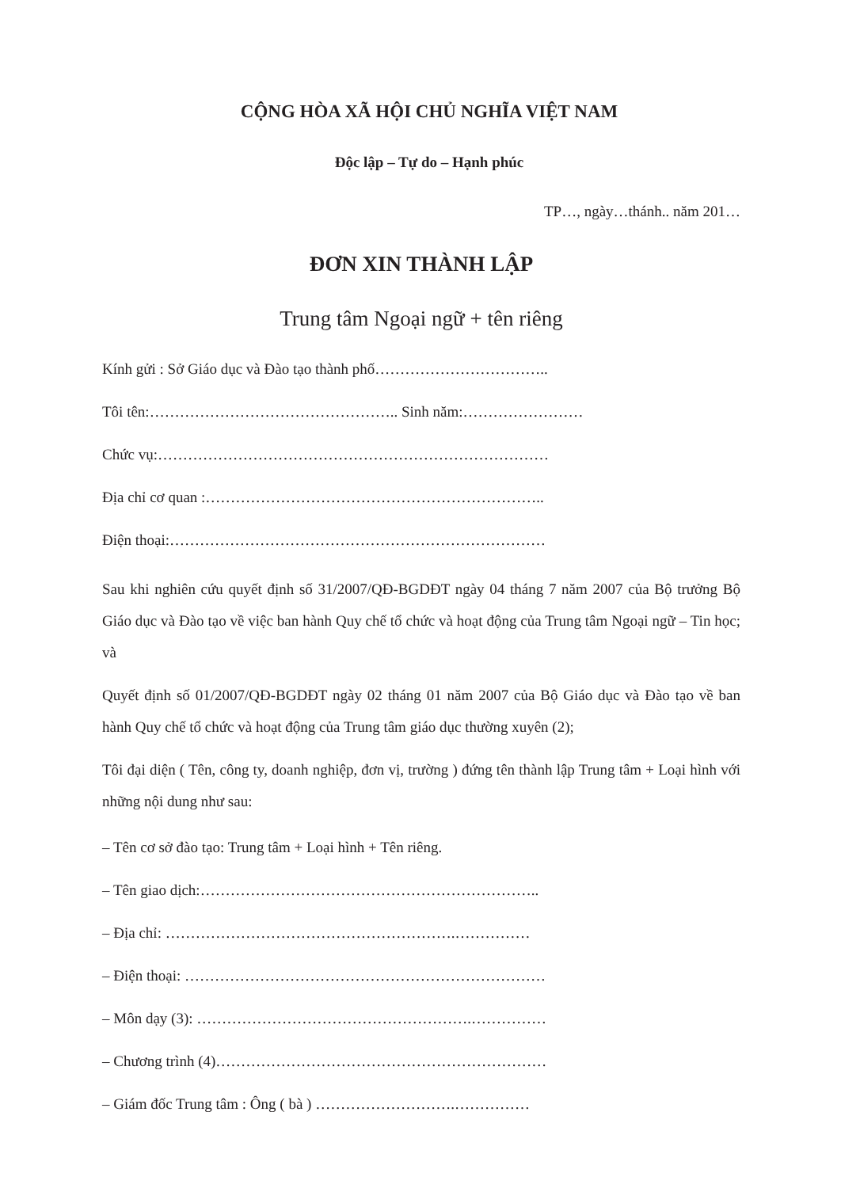CỘNG HÒA XÃ HỘI CHỦ NGHĨA VIỆT NAM
Độc lập – Tự do – Hạnh phúc
TP…, ngày…thánh.. năm 201…
ĐƠN XIN THÀNH LẬP
Trung tâm Ngoại ngữ + tên riêng
Kính gửi : Sở Giáo dục và Đào tạo thành phố……………………………..
Tôi tên:………………………………………….. Sinh năm:……………………
Chức vụ:……………………………………………………………………
Địa chỉ cơ quan :…………………………………………………………..
Điện thoại:…………………………………………………………………
Sau khi nghiên cứu quyết định số 31/2007/QĐ-BGDĐT ngày 04 tháng 7 năm 2007 của Bộ trưởng Bộ Giáo dục và Đào tạo về việc ban hành Quy chế tổ chức và hoạt động của Trung tâm Ngoại ngữ – Tin học; và
Quyết định số 01/2007/QĐ-BGDĐT ngày 02 tháng 01 năm 2007 của Bộ Giáo dục và Đào tạo về ban hành Quy chế tổ chức và hoạt động của Trung tâm giáo dục thường xuyên (2);
Tôi đại diện ( Tên, công ty, doanh nghiệp, đơn vị, trường ) đứng tên thành lập Trung tâm + Loại hình với những nội dung như sau:
– Tên cơ sở đào tạo: Trung tâm + Loại hình + Tên riêng.
– Tên giao dịch:…………………………………………………………..
– Địa chỉ: ………………………………………………….……………
– Điện thoại: ………………………………………………………………
– Môn dạy (3): ……………………………………………….……………
– Chương trình (4)…………………………………………………………
– Giám đốc Trung tâm : Ông ( bà ) ……………………….……………